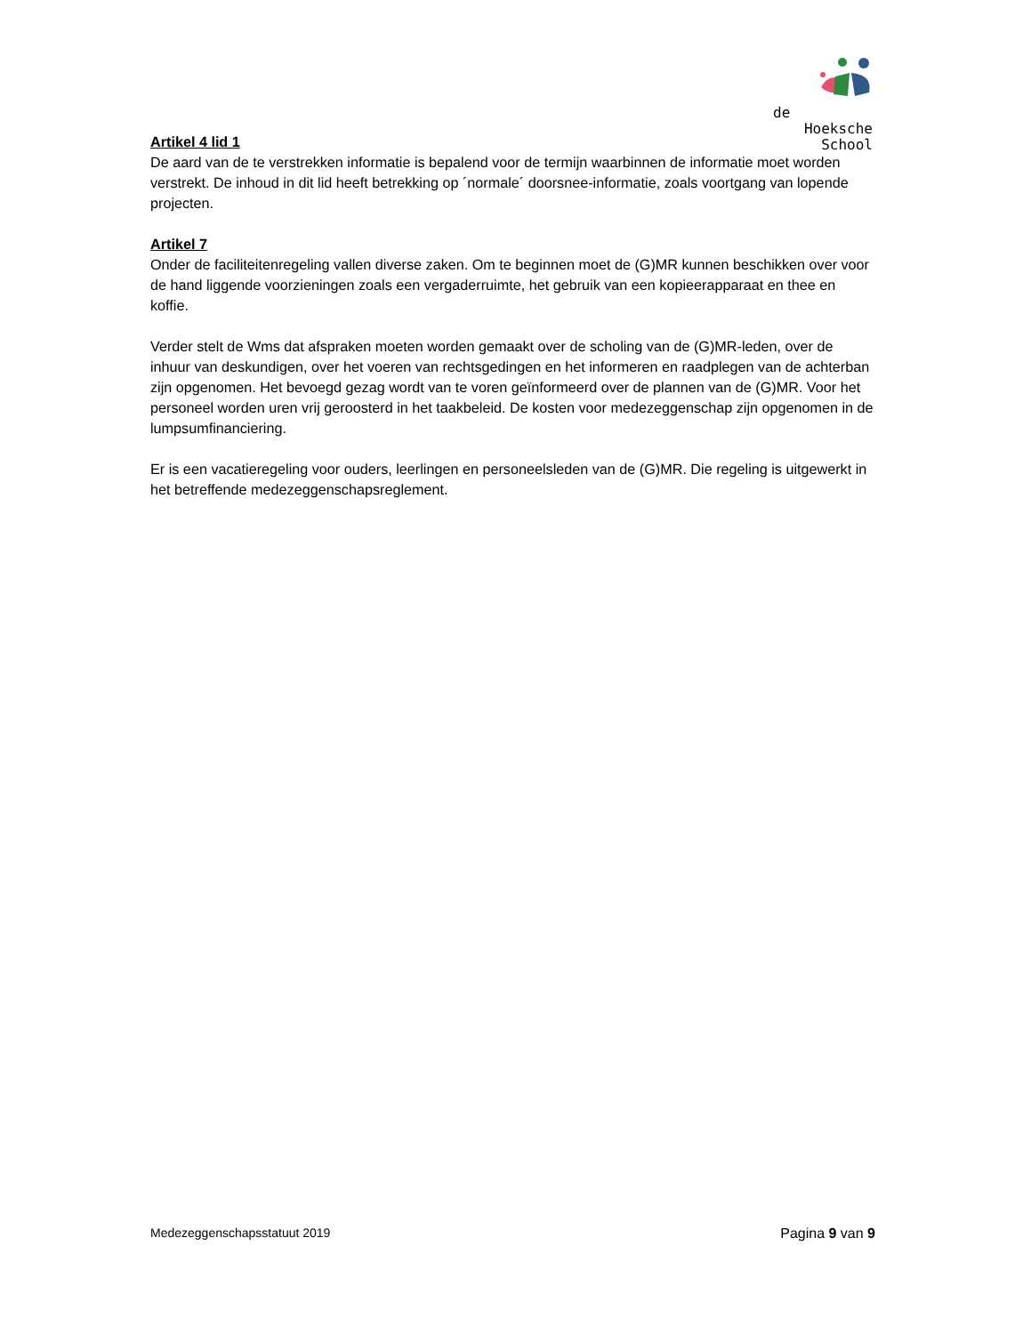de
Hoeksche School
Artikel 4 lid 1
De aard van de te verstrekken informatie is bepalend voor de termijn waarbinnen de informatie moet worden verstrekt. De inhoud in dit lid heeft betrekking op ´normale´ doorsnee-informatie, zoals voortgang van lopende projecten.
Artikel 7
Onder de faciliteitenregeling vallen diverse zaken. Om te beginnen moet de (G)MR kunnen beschikken over voor de hand liggende voorzieningen zoals een vergaderruimte, het gebruik van een kopieerapparaat en thee en koffie.
Verder stelt de Wms dat afspraken moeten worden gemaakt over de scholing van de (G)MR-leden, over de inhuur van deskundigen, over het voeren van rechtsgedingen en het informeren en raadplegen van de achterban zijn opgenomen. Het bevoegd gezag wordt van te voren geïnformeerd over de plannen van de (G)MR. Voor het personeel worden uren vrij geroosterd in het taakbeleid. De kosten voor medezeggenschap zijn opgenomen in de lumpsumfinanciering.
Er is een vacatieregeling voor ouders, leerlingen en personeelsleden van de (G)MR. Die regeling is uitgewerkt in het betreffende medezeggenschapsreglement.
Medezeggenschapsstatuut 2019 Pagina 9 van 9